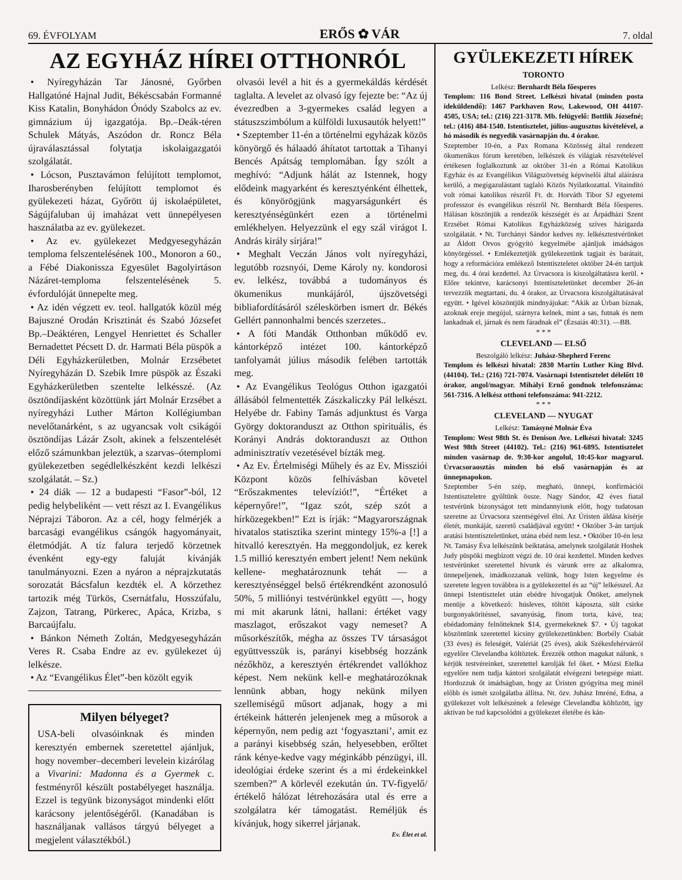69. ÉVFOLYAM ERŐS ✿ VÁR 7. oldal
AZ EGYHÁZ HÍREI OTTHONRÓL
• Nyíregyházán Tar Jánosné, Győrben Hallgatóné Hajnal Judit, Békéscsabán Formanné Kiss Katalin, Bonyhádon Ónódy Szabolcs az ev. gimnázium új igazgatója. Bp.–Deák-téren Schulek Mátyás, Aszódon dr. Roncz Béla újraválasztással folytatja iskolaigazgatói szolgálatát.
• Lócson, Pusztavámon felújított templomot, Iharosberényben felújított templomot és gyülekezeti házat, Győrött új iskolaépületet, Ságújfaluban új imaházat vett ünnepélyesen használatba az ev. gyülekezet.
• Az ev. gyülekezet Medgyesegyházán temploma felszentelésének 100., Monoron a 60., a Fébé Diakonissza Egyesület Bagolyirtáson Názáret-temploma felszentelésének 5. évfordulóját ünnepelte meg.
• Az idén végzett ev. teol. hallgatók közül még Bajuszné Orodán Krisztinát és Szabó Józsefet Bp.–Deáktéren, Lengyel Henriettet és Schaller Bernadettet Pécsett D. dr. Harmati Béla püspök a Déli Egyházkerületben, Molnár Erzsébetet Nyíregyházán D. Szebik Imre püspök az Északi Egyházkerületben szentelte lelkésszé. (Az ösztöndíjasként közöttünk járt Molnár Erzsébet a nyíregyházi Luther Márton Kollégiumban nevelőtanárként, s az ugyancsak volt csikágói ösztöndíjas Lázár Zsolt, akinek a felszentelését előző számunkban jeleztük, a szarvas–ótemplomi gyülekezetben segédlelkészként kezdi lelkészi szolgálatát. – Sz.)
• 24 diák — 12 a budapesti “Fasor”-ból, 12 pedig helybeliként — vett részt az I. Evangélikus Néprajzi Táboron. Az a cél, hogy felmérjék a barcasági evangélikus csángók hagyományait, életmódját. A tíz falura terjedő körzetnek évenként egy-egy faluját kívánják tanulmányozni. Ezen a nyáron a néprajzkutatás sorozatát Bácsfalun kezdték el. A körzethez tartozik még Türkös, Csernátfalu, Hosszúfalu, Zajzon, Tatrang, Pürkerec, Apáca, Krizba, s Barcaújfalu.
• Bánkon Németh Zoltán, Medgyesegyházán Veres R. Csaba Endre az ev. gyülekezet új lelkésze.
• Az “Evangélikus Élet”-ben közölt egyik
Milyen bélyeget?
USA-beli olvasóinknak és minden keresztyén embernek szeretettel ajánljuk, hogy november–decemberi levelein kizárólag a Vivarini: Madonna és a Gyermek c. festményről készült postabélyeget használja. Ezzel is tegyünk bizonyságot mindenki előtt karácsony jelentőségéről. (Kanadában is használjanak vallásos tárgyú bélyeget a megjelent választékból.)
olvasói levél a hit és a gyermekáldás kérdését taglalta. A levelet az olvasó így fejezte be: “Az új évezredben a 3-gyermekes család legyen a státuszszimbólum a külföldi luxusautók helyett!”
• Szeptember 11-én a történelmi egyházak közös könyörgő és hálaadó áhítatot tartottak a Tihanyi Bencés Apátság templomában. Így szólt a meghívó: “Adjunk hálát az Istennek, hogy elődeink magyarként és keresztyénként élhettek, és könyörögjünk magyarságunkért és keresztyénségünkért ezen a történelmi emlékhelyen. Helyezzünk el egy szál virágot I. András király sírjára!”
• Meghalt Veczán János volt nyíregyházi, legutóbb rozsnyói, Deme Károly ny. kondorosi ev. lelkész, továbbá a tudományos és ökumenikus munkájáról, újszövetségi bibliafordításáról széleskörben ismert dr. Békés Gellért pannonhalmi bencés szerzetes..
• A fóti Mandák Otthonban működő ev. kántorképző intézet 100. kántorképző tanfolyamát július második felében tartották meg.
• Az Evangélikus Teológus Otthon igazgatói állásából felmentették Zászkaliczky Pál lelkészt. Helyébe dr. Fabiny Tamás adjunktust és Varga György doktoranduszt az Otthon spirituális, és Korányi András doktoranduszt az Otthon adminisztratív vezetésével bízták meg.
• Az Ev. Értelmiségi Műhely és az Ev. Missziói Központ közös felhívásban követel “Erőszakmentes televíziót!”, “Értéket a képernyőre!”, “Igaz szót, szép szót a hírközegekben!” Ezt is írják: “Magyarországnak hivatalos statisztika szerint mintegy 15%-a [!] a hitvalló keresztyén. Ha meggondoljuk, ez kerek 1.5 millió keresztyén embert jelent! Nem nekünk kellene- meghatároznunk tehát — a keresztyénséggel belső értékrendként azonosuló 50%, 5 milliónyi testvérünkkel együtt —, hogy mi mit akarunk látni, hallani: értéket vagy maszlagot, erőszakot vagy nemeset? A műsorkészítők, mégha az összes TV társaságot együttvesszük is, parányi kisebbség hozzánk nézőkhöz, a keresztyén értékrendet vallókhoz képest. Nem nekünk kell-e meghatározóknak lennünk abban, hogy nekünk milyen szellemiségű műsort adjanak, hogy a mi értékeink hátterén jelenjenek meg a műsorok a képernyőn, nem pedig azt ‘fogyasztani’, amit ez a parányi kisebbség szán, helyesebben, erőltet ránk kénye-kedve vagy méginkább pénzügyi, ill. ideológiai érdeke szerint és a mi érdekeinkkel szemben?” A körlevél ezekután ún. TV-figyelő/értékelő hálózat létrehozására utal és erre a szolgálatra kér támogatást. Reméljük és kívánjuk, hogy sikerrel járjanak.
Ev. Élet et al.
GYÜLEKEZETI HÍREK
TORONTO
Lelkész: Bernhardt Béla főesperes
Templom: 116 Bond Street. Lelkészi hivatal (minden posta ideküldendő): 1467 Parkhaven Row, Lakewood, OH 44107-4505, USA; tel.: (216) 221-3178. Mb. felügyelő: Bottlik Józsefné; tel.: (416) 484-1540. Istentisztelet, július-augusztus kivételével, a hó második és negyedik vasárnapján du. 4 órakor.
Szeptember 10-én, a Pax Romana Közösség által rendezett ökumenikus fórum keretében, lelkészek és világiak részvételével értékesen foglalkoztunk az október 31-én a Római Katolikus Egyház és az Evangélikus Világszövetség képviselői által aláírásra kerülő, a megigazulástant taglaló Közös Nyilatkozattal. Vitaindító volt római katolikus részről Ft. dr. Horváth Tibor SJ egyetemi professzor és evangélikus részről Nt. Bernhardt Béla főesperes. Hálásan köszönjük a rendezők készségét és az Árpádházi Szent Erzsébet Római Katolikus Egyházközség szíves házigazda szolgálatát. • Nt. Turchányi Sándor kedves ny. lelkésztestvérünket az Áldott Orvos gyógyító kegyelmébe ajánljuk imádságos könyörgéssel. • Emlékeztetjük gyülekezetünk tagjait és barátait, hogy a reformációra emlékező Istentiszteletet október 24-én tartjuk meg, du. 4 órai kezdettel. Az Úrvacsora is kiszolgáltatásra kerül. • Előre tekintve, karácsonyi Istentiszteletünket december 26-án tervezzük megtartani, du. 4 órakor, az Úrvacsora kiszolgáltatásával együtt. • Igével köszöntjük mindnyájukat: “Akik az Úrban bíznak, azoknak ereje megújul, szárnyra kelnek, mint a sas, futnak és nem lankadnak el, járnak és nem fáradnak el” (Ézsaiás 40:31). —BB.
* * *
CLEVELAND — ELSŐ
Beszolgáló lelkész: Juhász-Shepherd Ferenc
Templom és lelkészi hivatal: 2830 Martin Luther King Blvd. (44104). Tel.: (216) 721-7074. Vasárnapi Istentisztelet délelőtt 10 órakor, angol/magyar. Mihályi Ernő gondnok telefonszáma: 561-7316. A lelkész otthoni telefonszáma: 941-2212.
* * *
CLEVELAND — NYUGAT
Lelkész: Tamásyné Molnár Éva
Templom: West 98th St. és Denison Ave. Lelkészi hivatal: 3245 West 98th Street (44102). Tel.: (216) 961-6895. Istentisztelet minden vasárnap de. 9:30-kor angolul, 10:45-kor magyarul. Úrvacsoraosztás minden hó első vasárnapján és az ünnepnapokon.
Szeptember 5-én szép, megható, ünnepi, konfirmációi Istentiszteletre gyűltünk össze. Nagy Sándor, 42 éves fiatal testvérünk bizonyságot tett mindannyiunk előtt, hogy tudatosan szeretne az Úrvacsora szentségével élni. Az Úristen áldása kísérje életét, munkáját, szerető családjával együtt! • Október 3-án tartjuk aratási Istentiszteletünket, utána ebéd nem lesz. • Október 10-én lesz Nt. Tamásy Éva lelkészünk beiktatása, amelynek szolgálatát Hoshek Judy püspöki megbízott végzi de. 10 órai kezdettel. Minden kedves testvérünket szeretettel hívunk és várunk erre az alkalomra, ünnepeljenek, imádkozzanak velünk, hogy Isten kegyelme és szeretete legyen továbbra is a gyülekezettel és az “új” lelkésszel. Az ünnepi Istentisztelet után ebédre hívogatjuk Önöket, amelynek menüje a következő: húsleves, töltött káposzta, sült csirke burgonyakörítéssel, savanyúság, finom torta, kávé, tea; ebédadomány felnőtteknek $14, gyermekeknek $7. • Új tagokat köszöntünk szeretettel kicsiny gyülekezetünkben: Borbély Csabát (33 éves) és feleségét, Valériát (25 éves), akik Székesfehérvárról egyelőre Clevelandba költöztek. Érezzék otthon magukat nálunk, s kérjük testvéreinket, szeretettel karolják fel őket. • Mózsi Etelka egyelőre nem tudja kántori szolgálatát elvégezni betegsége miatt. Hordozzuk őt imádságban, hogy az Úristen gyógyítsa meg minél előbb és ismét szolgálatba állítsa. Nt. özv. Juhász Imréné, Edna, a gyülekezet volt lelkészének a felesége Clevelandba költözött, így aktívan be tud kapcsolódni a gyülekezet életébe és kán-